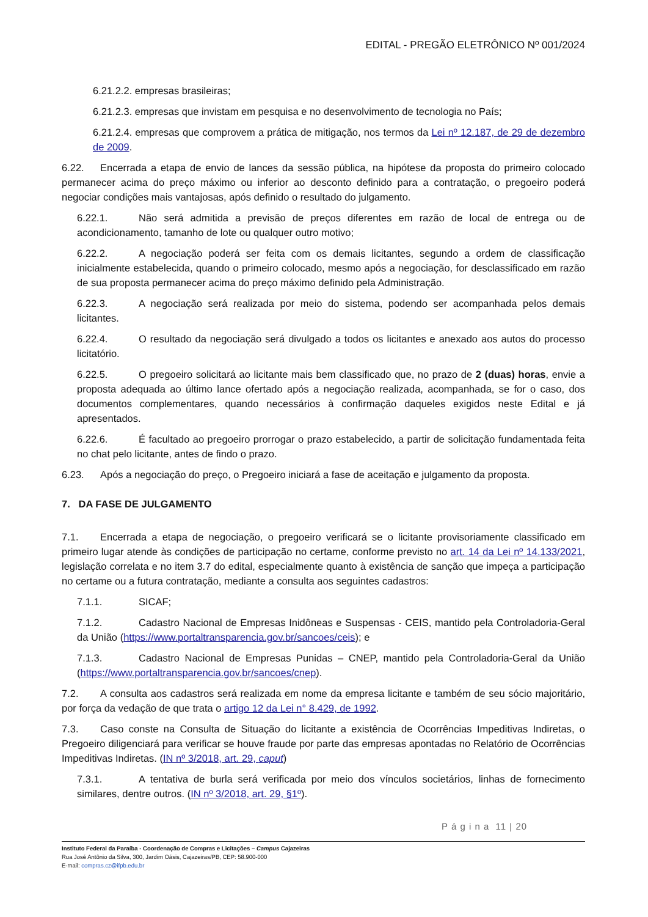EDITAL - PREGÃO ELETRÔNICO Nº 001/2024
6.21.2.2. empresas brasileiras;
6.21.2.3. empresas que invistam em pesquisa e no desenvolvimento de tecnologia no País;
6.21.2.4. empresas que comprovem a prática de mitigação, nos termos da Lei nº 12.187, de 29 de dezembro de 2009.
6.22. Encerrada a etapa de envio de lances da sessão pública, na hipótese da proposta do primeiro colocado permanecer acima do preço máximo ou inferior ao desconto definido para a contratação, o pregoeiro poderá negociar condições mais vantajosas, após definido o resultado do julgamento.
6.22.1. Não será admitida a previsão de preços diferentes em razão de local de entrega ou de acondicionamento, tamanho de lote ou qualquer outro motivo;
6.22.2. A negociação poderá ser feita com os demais licitantes, segundo a ordem de classificação inicialmente estabelecida, quando o primeiro colocado, mesmo após a negociação, for desclassificado em razão de sua proposta permanecer acima do preço máximo definido pela Administração.
6.22.3. A negociação será realizada por meio do sistema, podendo ser acompanhada pelos demais licitantes.
6.22.4. O resultado da negociação será divulgado a todos os licitantes e anexado aos autos do processo licitatório.
6.22.5. O pregoeiro solicitará ao licitante mais bem classificado que, no prazo de 2 (duas) horas, envie a proposta adequada ao último lance ofertado após a negociação realizada, acompanhada, se for o caso, dos documentos complementares, quando necessários à confirmação daqueles exigidos neste Edital e já apresentados.
6.22.6. É facultado ao pregoeiro prorrogar o prazo estabelecido, a partir de solicitação fundamentada feita no chat pelo licitante, antes de findo o prazo.
6.23. Após a negociação do preço, o Pregoeiro iniciará a fase de aceitação e julgamento da proposta.
7. DA FASE DE JULGAMENTO
7.1. Encerrada a etapa de negociação, o pregoeiro verificará se o licitante provisoriamente classificado em primeiro lugar atende às condições de participação no certame, conforme previsto no art. 14 da Lei nº 14.133/2021, legislação correlata e no item 3.7 do edital, especialmente quanto à existência de sanção que impeça a participação no certame ou a futura contratação, mediante a consulta aos seguintes cadastros:
7.1.1. SICAF;
7.1.2. Cadastro Nacional de Empresas Inidôneas e Suspensas - CEIS, mantido pela Controladoria-Geral da União (https://www.portaltransparencia.gov.br/sancoes/ceis); e
7.1.3. Cadastro Nacional de Empresas Punidas – CNEP, mantido pela Controladoria-Geral da União (https://www.portaltransparencia.gov.br/sancoes/cnep).
7.2. A consulta aos cadastros será realizada em nome da empresa licitante e também de seu sócio majoritário, por força da vedação de que trata o artigo 12 da Lei n° 8.429, de 1992.
7.3. Caso conste na Consulta de Situação do licitante a existência de Ocorrências Impeditivas Indiretas, o Pregoeiro diligenciará para verificar se houve fraude por parte das empresas apontadas no Relatório de Ocorrências Impeditivas Indiretas. (IN nº 3/2018, art. 29, caput)
7.3.1. A tentativa de burla será verificada por meio dos vínculos societários, linhas de fornecimento similares, dentre outros. (IN nº 3/2018, art. 29, §1º).
P á g i n a 11 | 20
Instituto Federal da Paraíba - Coordenação de Compras e Licitações – Campus Cajazeiras
Rua José Antônio da Silva, 300, Jardim Oásis, Cajazeiras/PB, CEP: 58.900-000
E-mail: compras.cz@ifpb.edu.br